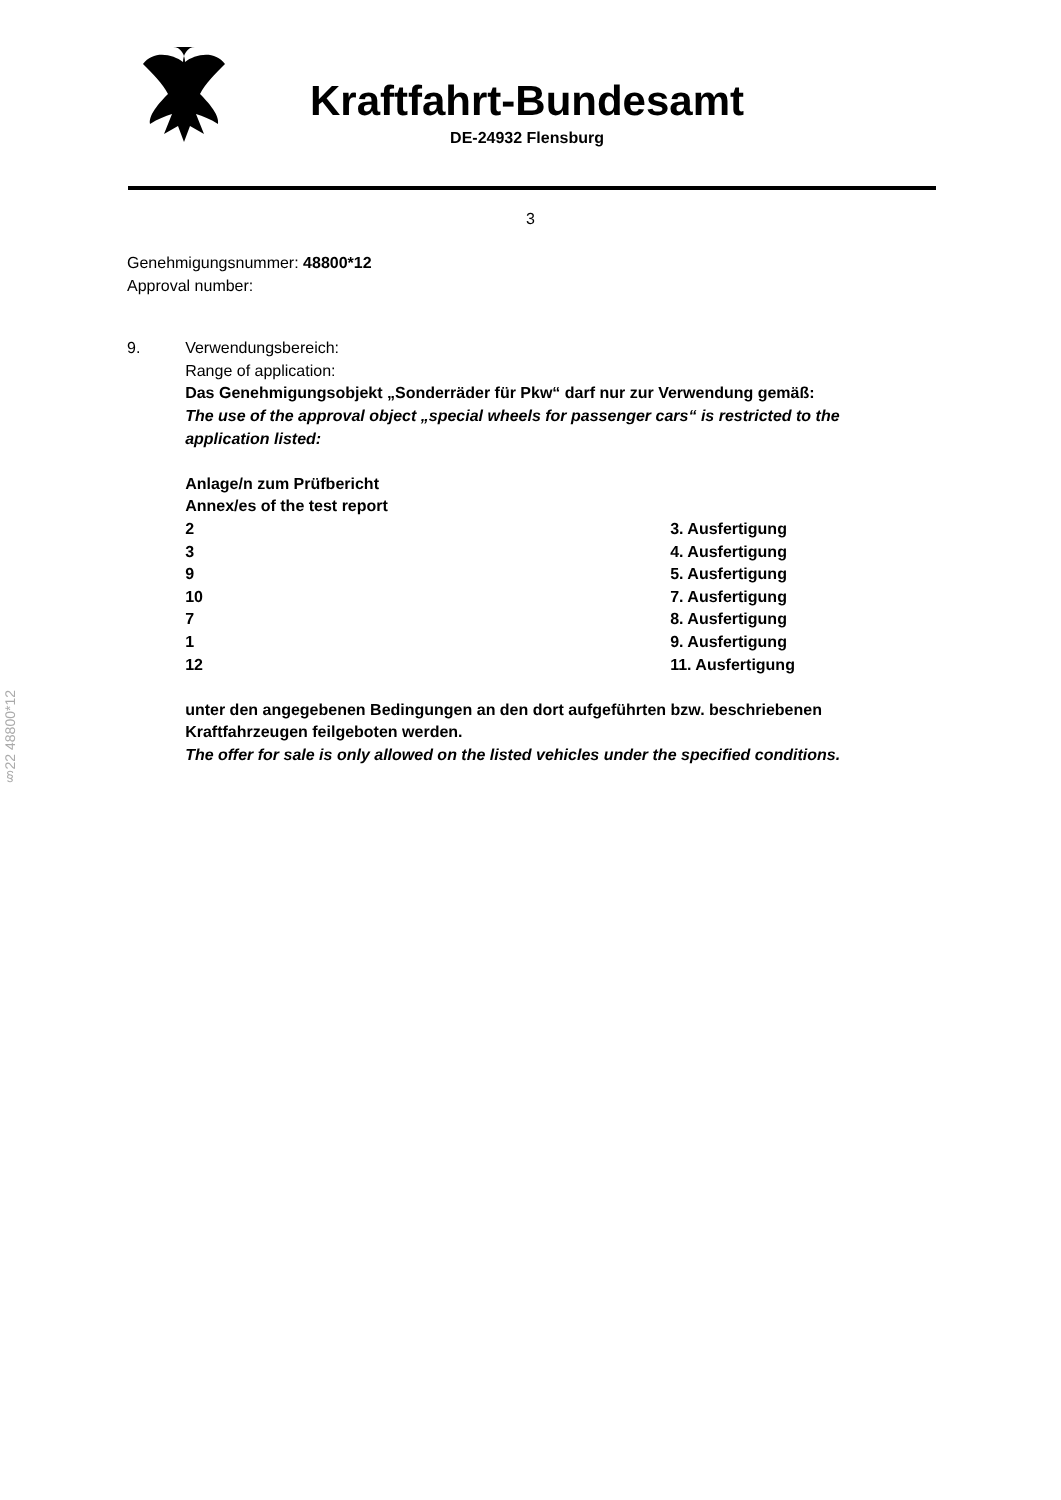Kraftfahrt-Bundesamt
DE-24932 Flensburg
3
Genehmigungsnummer: 48800*12
Approval number:
9. Verwendungsbereich:
Range of application:
Das Genehmigungsobjekt „Sonderräder für Pkw“ darf nur zur Verwendung gemäß:
The use of the approval object „special wheels for passenger cars“ is restricted to the application listed:
Anlage/n zum Prüfbericht
Annex/es of the test report
| 2 | 3. Ausfertigung |
| 3 | 4. Ausfertigung |
| 9 | 5. Ausfertigung |
| 10 | 7. Ausfertigung |
| 7 | 8. Ausfertigung |
| 1 | 9. Ausfertigung |
| 12 | 11. Ausfertigung |
unter den angegebenen Bedingungen an den dort aufgeführten bzw. beschriebenen Kraftfahrzeugen feilgeboten werden.
The offer for sale is only allowed on the listed vehicles under the specified conditions.
§22 48800*12